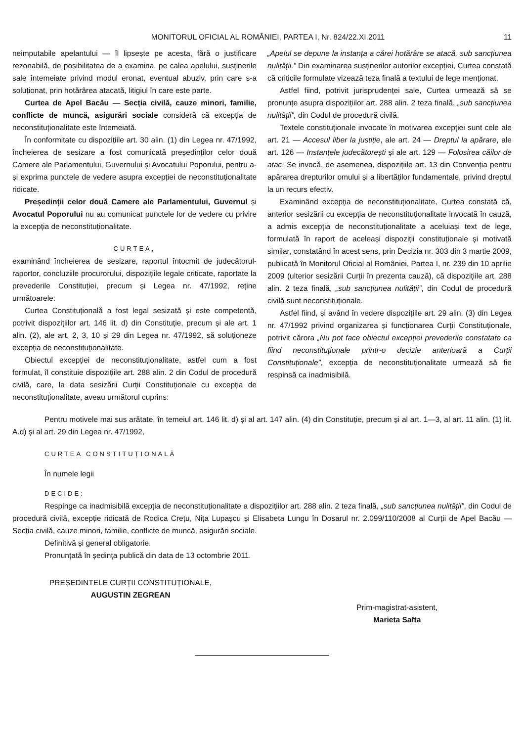MONITORUL OFICIAL AL ROMÂNIEI, PARTEA I, Nr. 824/22.XI.2011 11
neimputabile apelantului — îl lipsește pe acesta, fără o justificare rezonabilă, de posibilitatea de a examina, pe calea apelului, susținerile sale întemeiate privind modul eronat, eventual abuziv, prin care s-a soluționat, prin hotărârea atacată, litigiul în care este parte.
Curtea de Apel Bacău — Secția civilă, cauze minori, familie, conflicte de muncă, asigurări sociale consideră că excepția de neconstituționalitate este întemeiată.
În conformitate cu dispozițiile art. 30 alin. (1) din Legea nr. 47/1992, încheierea de sesizare a fost comunicată președinților celor două Camere ale Parlamentului, Guvernului și Avocatului Poporului, pentru a-și exprima punctele de vedere asupra excepției de neconstituționalitate ridicate.
Președinții celor două Camere ale Parlamentului, Guvernul și Avocatul Poporului nu au comunicat punctele lor de vedere cu privire la excepția de neconstituționalitate.
CURTEA,
examinând încheierea de sesizare, raportul întocmit de judecătorul-raportor, concluziile procurorului, dispozițiile legale criticate, raportate la prevederile Constituției, precum și Legea nr. 47/1992, reține următoarele:
Curtea Constituțională a fost legal sesizată și este competentă, potrivit dispozițiilor art. 146 lit. d) din Constituție, precum și ale art. 1 alin. (2), ale art. 2, 3, 10 și 29 din Legea nr. 47/1992, să soluționeze excepția de neconstituționalitate.
Obiectul excepției de neconstituționalitate, astfel cum a fost formulat, îl constituie dispozițiile art. 288 alin. 2 din Codul de procedură civilă, care, la data sesizării Curții Constituționale cu excepția de neconstituționalitate, aveau următorul cuprins:
„Apelul se depune la instanța a cărei hotărâre se atacă, sub sancțiunea nulității.” Din examinarea susținerilor autorilor excepției, Curtea constată că criticile formulate vizează teza finală a textului de lege menționat.
Astfel fiind, potrivit jurisprudenței sale, Curtea urmează să se pronunțe asupra dispozițiilor art. 288 alin. 2 teza finală, „sub sancțiunea nulității”, din Codul de procedură civilă.
Textele constituționale invocate în motivarea excepției sunt cele ale art. 21 — Accesul liber la justiție, ale art. 24 — Dreptul la apărare, ale art. 126 — Instanțele judecătorești și ale art. 129 — Folosirea căilor de atac. Se invocă, de asemenea, dispozițiile art. 13 din Convenția pentru apărarea drepturilor omului și a libertăților fundamentale, privind dreptul la un recurs efectiv.
Examinând excepția de neconstituționalitate, Curtea constată că, anterior sesizării cu excepția de neconstituționalitate invocată în cauză, a admis excepția de neconstituționalitate a aceluiași text de lege, formulată în raport de aceleași dispoziții constituționale și motivată similar, constatând în acest sens, prin Decizia nr. 303 din 3 martie 2009, publicată în Monitorul Oficial al României, Partea I, nr. 239 din 10 aprilie 2009 (ulterior sesizării Curții în prezenta cauză), că dispozițiile art. 288 alin. 2 teza finală, „sub sancțiunea nulității”, din Codul de procedură civilă sunt neconstituționale.
Astfel fiind, și având în vedere dispozițiile art. 29 alin. (3) din Legea nr. 47/1992 privind organizarea și funcționarea Curții Constituționale, potrivit cărora „Nu pot face obiectul excepției prevederile constatate ca fiind neconstituționale printr-o decizie anterioară a Curții Constituționale”, excepția de neconstituționalitate urmează să fie respinsă ca inadmisibilă.
Pentru motivele mai sus arătate, în temeiul art. 146 lit. d) și al art. 147 alin. (4) din Constituție, precum și al art. 1—3, al art. 11 alin. (1) lit. A.d) și al art. 29 din Legea nr. 47/1992,
CURTEA CONSTITUȚIONALĂ
În numele legii
DECIDE:
Respinge ca inadmisibilă excepția de neconstituționalitate a dispozițiilor art. 288 alin. 2 teza finală, „sub sancțiunea nulității”, din Codul de procedură civilă, excepție ridicată de Rodica Crețu, Nița Lupașcu și Elisabeta Lungu în Dosarul nr. 2.099/110/2008 al Curții de Apel Bacău — Secția civilă, cauze minori, familie, conflicte de muncă, asigurări sociale.
Definitivă și general obligatorie.
Pronunțată în ședința publică din data de 13 octombrie 2011.
PREȘEDINTELE CURȚII CONSTITUȚIONALE,
AUGUSTIN ZEGREAN
Prim-magistrat-asistent,
Marieta Safta